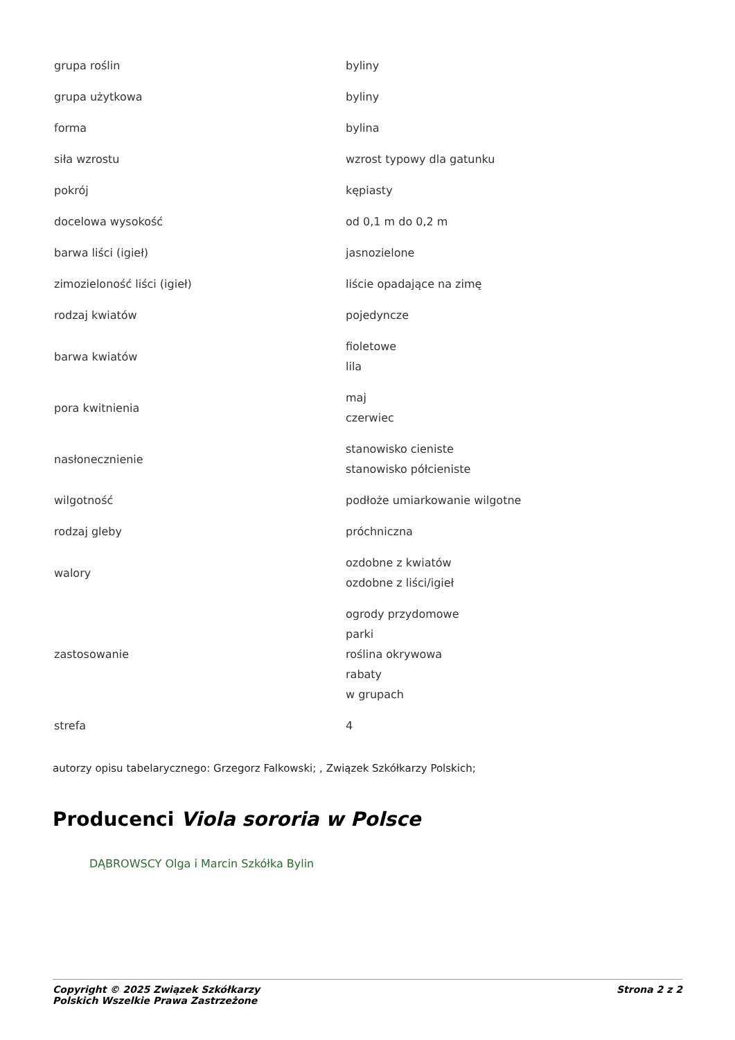| grupa roślin | byliny |
| grupa użytkowa | byliny |
| forma | bylina |
| siła wzrostu | wzrost typowy dla gatunku |
| pokrój | kępiasty |
| docelowa wysokość | od 0,1 m do 0,2 m |
| barwa liści (igieł) | jasnozielone |
| zimozieloność liści (igieł) | liście opadające na zimę |
| rodzaj kwiatów | pojedyncze |
| barwa kwiatów | fioletowe lila |
| pora kwitnienia | maj czerwiec |
| nasłonecznienie | stanowisko cieniste stanowisko półcieniste |
| wilgotność | podłoże umiarkowanie wilgotne |
| rodzaj gleby | próchniczna |
| walory | ozdobne z kwiatów ozdobne z liści/igieł |
| zastosowanie | ogrody przydomowe parki roślina okrywowa rabaty w grupach |
| strefa | 4 |
autorzy opisu tabelarycznego: Grzegorz Falkowski; , Związek Szkółkarzy Polskich;
Producenci Viola sororia w Polsce
DĄBROWSCY Olga i Marcin Szkółka Bylin
Copyright © 2025 Związek Szkółkarzy
Polskich Wszelkie Prawa Zastrzeżone
Strona 2 z 2